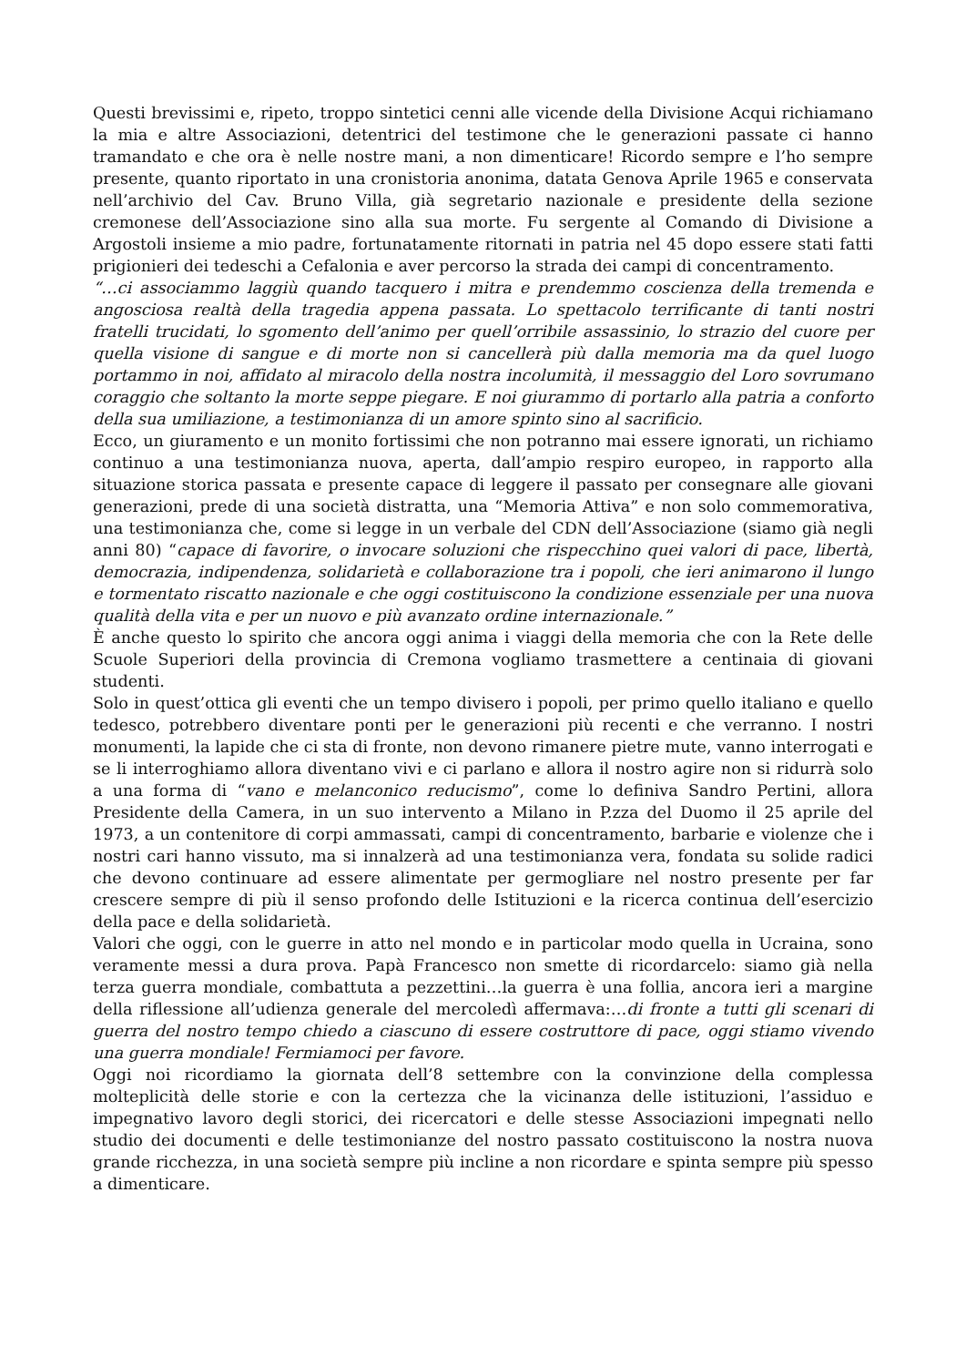Questi brevissimi e, ripeto, troppo sintetici cenni alle vicende della Divisione Acqui richiamano la mia e altre Associazioni, detentrici del testimone che le generazioni passate ci hanno tramandato e che ora è nelle nostre mani, a non dimenticare! Ricordo sempre e l’ho sempre presente, quanto riportato in una cronistoria anonima, datata Genova Aprile 1965 e conservata nell’archivio del Cav. Bruno Villa, già segretario nazionale e presidente della sezione cremonese dell’Associazione sino alla sua morte. Fu sergente al Comando di Divisione a Argostoli insieme a mio padre, fortunatamente ritornati in patria nel 45 dopo essere stati fatti prigionieri dei tedeschi a Cefalonia e aver percorso la strada dei campi di concentramento.
“…ci associammo laggiù quando tacquero i mitra e prendemmo coscienza della tremenda e angosciosa realtà della tragedia appena passata. Lo spettacolo terrificante di tanti nostri fratelli trucidati, lo sgomento dell’animo per quell’orribile assassinio, lo strazio del cuore per quella visione di sangue e di morte non si cancellerà più dalla memoria ma da quel luogo portammo in noi, affidato al miracolo della nostra incolumità, il messaggio del Loro sovrumano coraggio che soltanto la morte seppe piegare. E noi giurammo di portarlo alla patria a conforto della sua umiliazione, a testimonianza di un amore spinto sino al sacrificio.
Ecco, un giuramento e un monito fortissimi che non potranno mai essere ignorati, un richiamo continuo a una testimonianza nuova, aperta, dall’ampio respiro europeo, in rapporto alla situazione storica passata e presente capace di leggere il passato per consegnare alle giovani generazioni, prede di una società distratta, una “Memoria Attiva” e non solo commemorativa, una testimonianza che, come si legge in un verbale del CDN dell’Associazione (siamo già negli anni 80) “capace di favorire, o invocare soluzioni che rispecchino quei valori di pace, libertà, democrazia, indipendenza, solidarietà e collaborazione tra i popoli, che ieri animarono il lungo e tormentato riscatto nazionale e che oggi costituiscono la condizione essenziale per una nuova qualità della vita e per un nuovo e più avanzato ordine internazionale.”
È anche questo lo spirito che ancora oggi anima i viaggi della memoria che con la Rete delle Scuole Superiori della provincia di Cremona vogliamo trasmettere a centinaia di giovani studenti.
Solo in quest’ottica gli eventi che un tempo divisero i popoli, per primo quello italiano e quello tedesco, potrebbero diventare ponti per le generazioni più recenti e che verranno. I nostri monumenti, la lapide che ci sta di fronte, non devono rimanere pietre mute, vanno interrogati e se li interroghiamo allora diventano vivi e ci parlano e allora il nostro agire non si ridurrà solo a una forma di “vano e melanconico reducismo”, come lo definiva Sandro Pertini, allora Presidente della Camera, in un suo intervento a Milano in P.zza del Duomo il 25 aprile del 1973, a un contenitore di corpi ammassati, campi di concentramento, barbarie e violenze che i nostri cari hanno vissuto, ma si innalzerà ad una testimonianza vera, fondata su solide radici che devono continuare ad essere alimentate per germogliare nel nostro presente per far crescere sempre di più il senso profondo delle Istituzioni e la ricerca continua dell’esercizio della pace e della solidarietà.
Valori che oggi, con le guerre in atto nel mondo e in particolar modo quella in Ucraina, sono veramente messi a dura prova. Papà Francesco non smette di ricordarcelo: siamo già nella terza guerra mondiale, combattuta a pezzettini…la guerra è una follia, ancora ieri a margine della riflessione all’udienza generale del mercoledì affermava:…di fronte a tutti gli scenari di guerra del nostro tempo chiedo a ciascuno di essere costruttore di pace, oggi stiamo vivendo una guerra mondiale! Fermiamoci per favore.
Oggi noi ricordiamo la giornata dell’8 settembre con la convinzione della complessa molteplicità delle storie e con la certezza che la vicinanza delle istituzioni, l’assiduo e impegnativo lavoro degli storici, dei ricercatori e delle stesse Associazioni impegnati nello studio dei documenti e delle testimonianze del nostro passato costituiscono la nostra nuova grande ricchezza, in una società sempre più incline a non ricordare e spinta sempre più spesso a dimenticare.